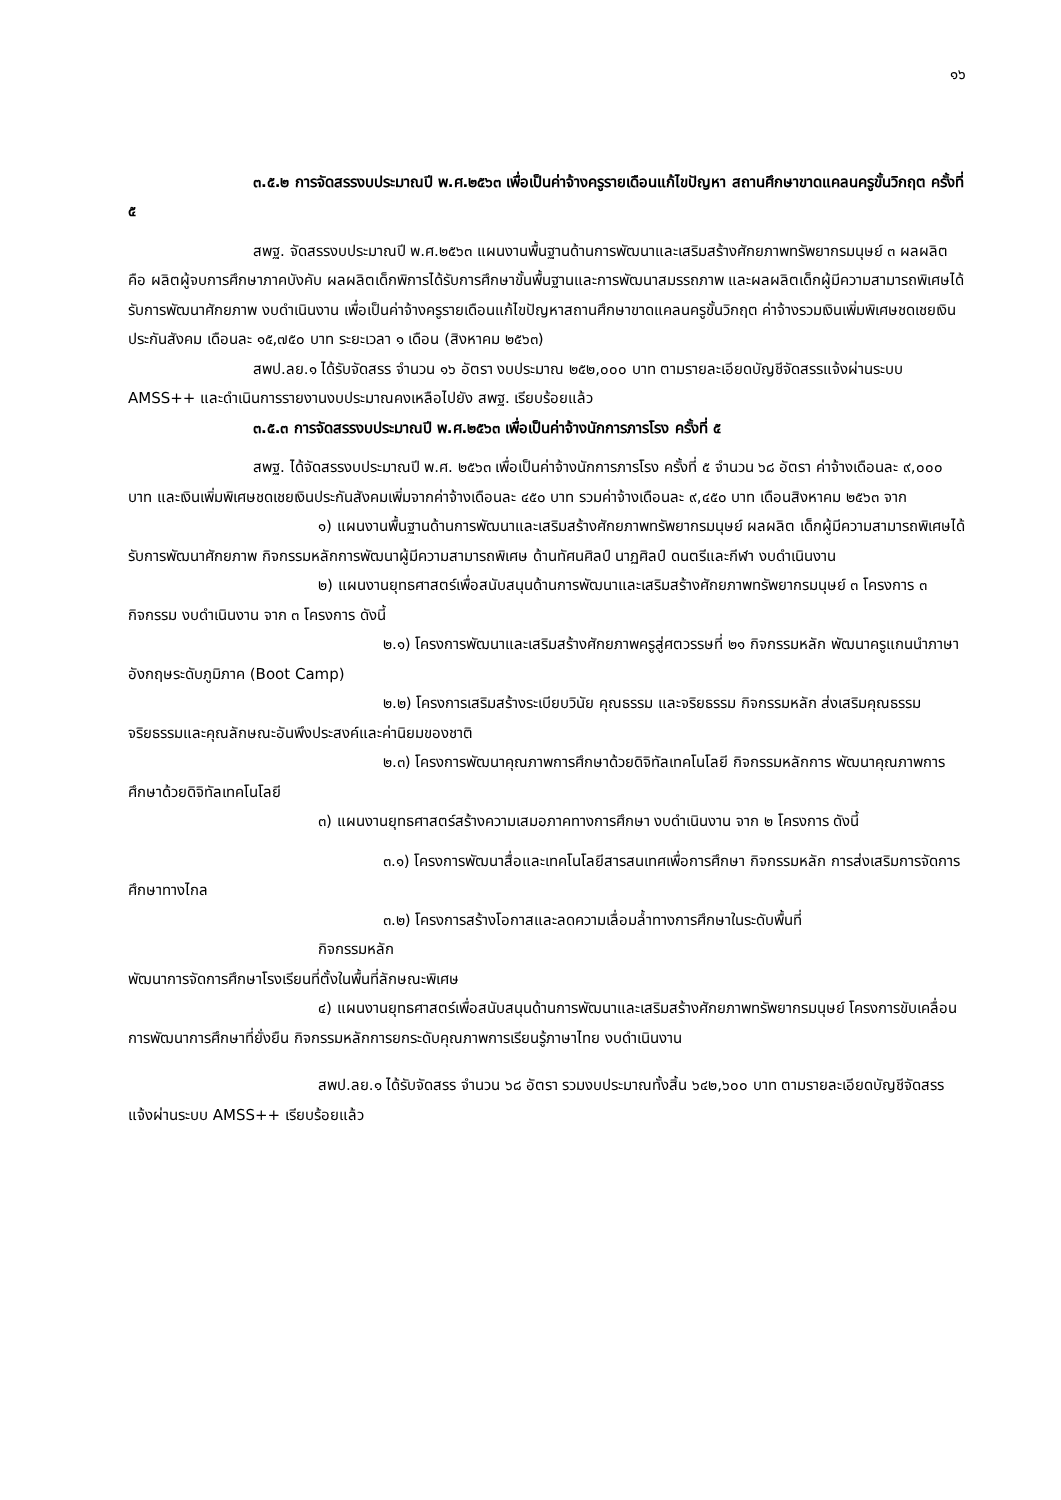๑๖
๓.๕.๒ การจัดสรรงบประมาณปี พ.ศ.๒๕๖๓ เพื่อเป็นค่าจ้างครูรายเดือนแก้ไขปัญหา สถานศึกษาขาดแคลนครูขั้นวิกฤต ครั้งที่ ๕
สพฐ. จัดสรรงบประมาณปี พ.ศ.๒๕๖๓ แผนงานพื้นฐานด้านการพัฒนาและเสริมสร้างศักยภาพทรัพยากรมนุษย์ ๓ ผลผลิต คือ ผลิตผู้จบการศึกษาภาคบังคับ ผลผลิตเด็กพิการได้รับการศึกษาขั้นพื้นฐานและการพัฒนาสมรรถภาพ และผลผลิตเด็กผู้มีความสามารถพิเศษได้รับการพัฒนาศักยภาพ งบดำเนินงาน เพื่อเป็นค่าจ้างครูรายเดือนแก้ไขปัญหาสถานศึกษาขาดแคลนครูขั้นวิกฤต ค่าจ้างรวมเงินเพิ่มพิเศษชดเชยเงินประกันสังคม เดือนละ ๑๕,๗๕๐ บาท ระยะเวลา ๑ เดือน (สิงหาคม ๒๕๖๓)
สพป.ลย.๑ ได้รับจัดสรร จำนวน ๑๖ อัตรา งบประมาณ ๒๕๒,๐๐๐ บาท ตามรายละเอียดบัญชีจัดสรรแจ้งผ่านระบบ AMSS++ และดำเนินการรายงานงบประมาณคงเหลือไปยัง สพฐ. เรียบร้อยแล้ว
๓.๕.๓ การจัดสรรงบประมาณปี พ.ศ.๒๕๖๓ เพื่อเป็นค่าจ้างนักการภารโรง ครั้งที่ ๕
สพฐ. ได้จัดสรรงบประมาณปี พ.ศ. ๒๕๖๓ เพื่อเป็นค่าจ้างนักการภารโรง ครั้งที่ ๕ จำนวน ๖๘ อัตรา ค่าจ้างเดือนละ ๙,๐๐๐ บาท และเงินเพิ่มพิเศษชดเชยเงินประกันสังคมเพิ่มจากค่าจ้างเดือนละ ๔๕๐ บาท รวมค่าจ้างเดือนละ ๙,๔๕๐ บาท เดือนสิงหาคม ๒๕๖๓ จาก
๑) แผนงานพื้นฐานด้านการพัฒนาและเสริมสร้างศักยภาพทรัพยากรมนุษย์ ผลผลิต เด็กผู้มีความสามารถพิเศษได้รับการพัฒนาศักยภาพ กิจกรรมหลักการพัฒนาผู้มีความสามารถพิเศษ ด้านทัศนศิลป์ นาฏศิลป์ ดนตรีและกีฬา งบดำเนินงาน
๒) แผนงานยุทธศาสตร์เพื่อสนับสนุนด้านการพัฒนาและเสริมสร้างศักยภาพทรัพยากรมนุษย์ ๓ โครงการ ๓ กิจกรรม งบดำเนินงาน จาก ๓ โครงการ ดังนี้
๒.๑) โครงการพัฒนาและเสริมสร้างศักยภาพครูสู่ศตวรรษที่ ๒๑ กิจกรรมหลัก พัฒนาครูแกนนำภาษาอังกฤษระดับภูมิภาค (Boot Camp)
๒.๒) โครงการเสริมสร้างระเบียบวินัย คุณธรรม และจริยธรรม กิจกรรมหลัก ส่งเสริมคุณธรรม จริยธรรมและคุณลักษณะอันพึงประสงค์และค่านิยมของชาติ
๒.๓) โครงการพัฒนาคุณภาพการศึกษาด้วยดิจิทัลเทคโนโลยี กิจกรรมหลักการ พัฒนาคุณภาพการศึกษาด้วยดิจิทัลเทคโนโลยี
๓) แผนงานยุทธศาสตร์สร้างความเสมอภาคทางการศึกษา งบดำเนินงาน จาก ๒ โครงการ ดังนี้
๓.๑) โครงการพัฒนาสื่อและเทคโนโลยีสารสนเทศเพื่อการศึกษา กิจกรรมหลัก การส่งเสริมการจัดการศึกษาทางไกล
๓.๒) โครงการสร้างโอกาสและลดความเลื่อมล้ำทางการศึกษาในระดับพื้นที่
กิจกรรมหลัก
พัฒนาการจัดการศึกษาโรงเรียนที่ตั้งในพื้นที่ลักษณะพิเศษ
๔) แผนงานยุทธศาสตร์เพื่อสนับสนุนด้านการพัฒนาและเสริมสร้างศักยภาพทรัพยากรมนุษย์ โครงการขับเคลื่อนการพัฒนาการศึกษาที่ยั่งยืน กิจกรรมหลักการยกระดับคุณภาพการเรียนรู้ภาษาไทย งบดำเนินงาน
สพป.ลย.๑ ได้รับจัดสรร จำนวน ๖๘ อัตรา รวมงบประมาณทั้งสิ้น ๖๔๒,๖๐๐ บาท ตามรายละเอียดบัญชีจัดสรรแจ้งผ่านระบบ AMSS++ เรียบร้อยแล้ว